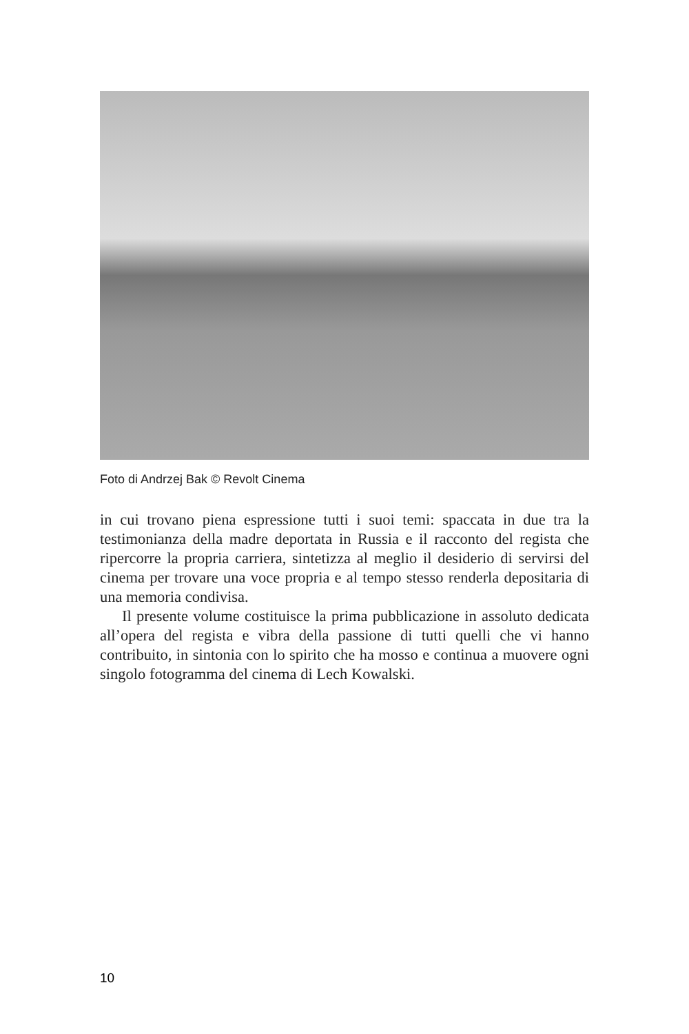Foto di Andrzej Bak © Revolt Cinema
in cui trovano piena espressione tutti i suoi temi: spaccata in due tra la testimonianza della madre deportata in Russia e il racconto del regista che ripercorre la propria carriera, sintetizza al meglio il desiderio di servirsi del cinema per trovare una voce propria e al tempo stesso renderla depositaria di una memoria condivisa.
Il presente volume costituisce la prima pubblicazione in assoluto dedicata all’opera del regista e vibra della passione di tutti quelli che vi hanno contribuito, in sintonia con lo spirito che ha mosso e continua a muovere ogni singolo fotogramma del cinema di Lech Kowalski.
10